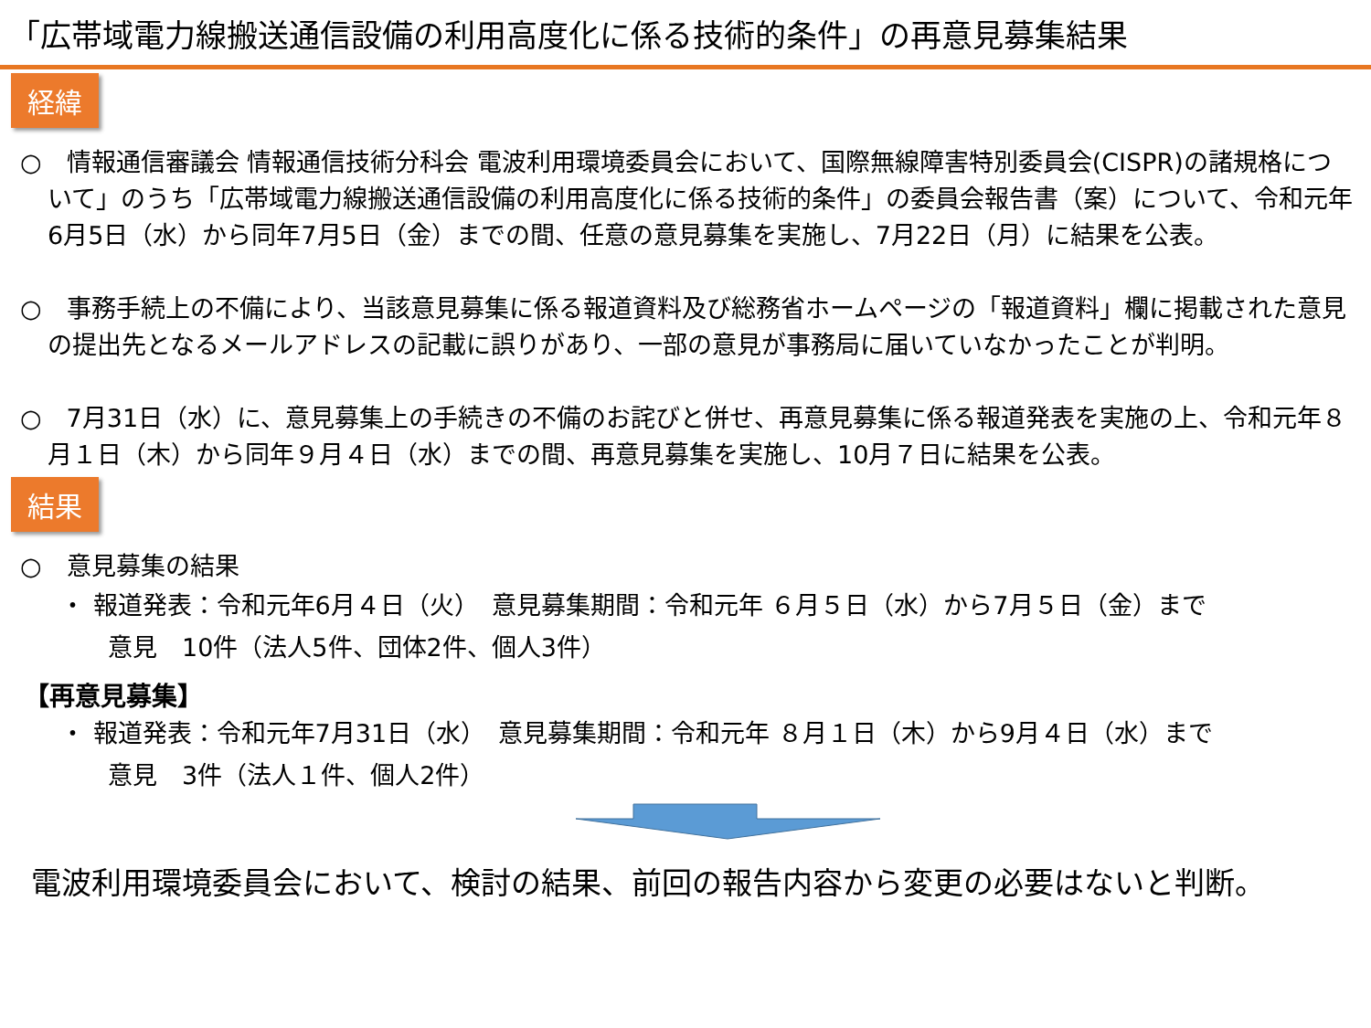「広帯域電力線搬送通信設備の利用高度化に係る技術的条件」の再意見募集結果
経緯
○　情報通信審議会 情報通信技術分科会 電波利用環境委員会において、国際無線障害特別委員会(CISPR)の諸規格について」のうち「広帯域電力線搬送通信設備の利用高度化に係る技術的条件」の委員会報告書（案）について、令和元年6月5日（水）から同年7月5日（金）までの間、任意の意見募集を実施し、7月22日（月）に結果を公表。
○　事務手続上の不備により、当該意見募集に係る報道資料及び総務省ホームページの「報道資料」欄に掲載された意見の提出先となるメールアドレスの記載に誤りがあり、一部の意見が事務局に届いていなかったことが判明。
○　7月31日（水）に、意見募集上の手続きの不備のお詫びと併せ、再意見募集に係る報道発表を実施の上、令和元年８月１日（木）から同年９月４日（水）までの間、再意見募集を実施し、10月７日に結果を公表。
結果
○　意見募集の結果
・ 報道発表：令和元年6月４日（火）　意見募集期間：令和元年 ６月５日（水）から7月５日（金）まで
意見　10件（法人5件、団体2件、個人3件）
【再意見募集】
・ 報道発表：令和元年7月31日（水）　意見募集期間：令和元年 ８月１日（木）から9月４日（水）まで
意見　3件（法人１件、個人2件）
電波利用環境委員会において、検討の結果、前回の報告内容から変更の必要はないと判断。